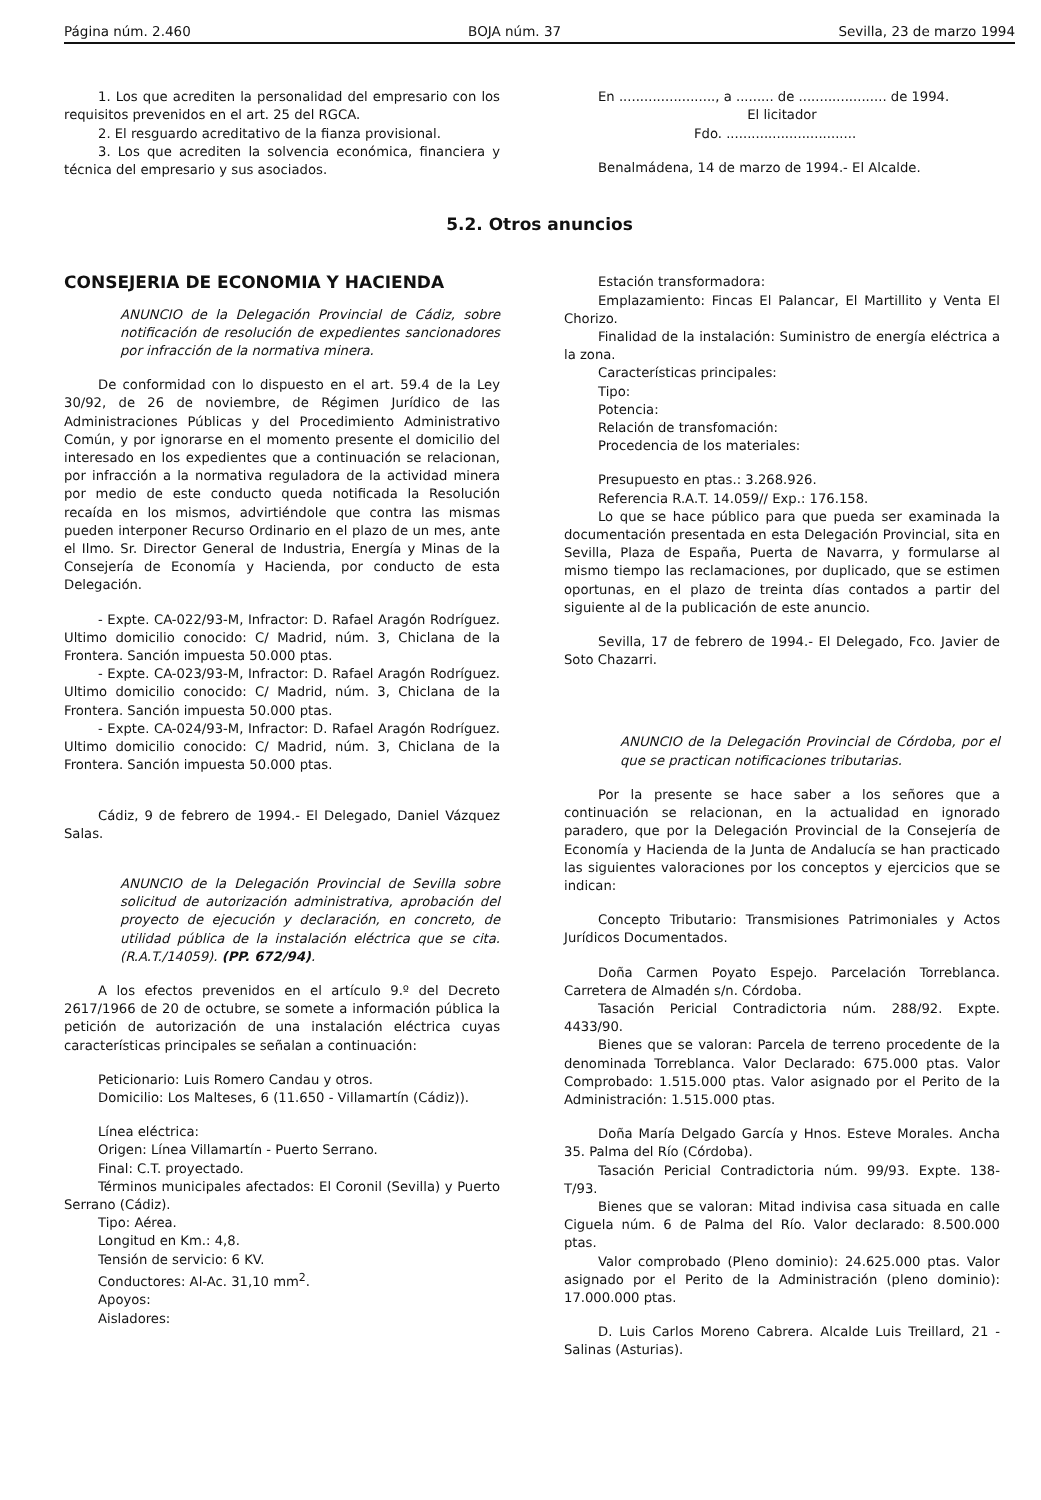Página núm. 2.460 BOJA núm. 37 Sevilla, 23 de marzo 1994
1. Los que acrediten la personalidad del empresario con los requisitos prevenidos en el art. 25 del RGCA.
2. El resguardo acreditativo de la fianza provisional.
3. Los que acrediten la solvencia económica, financiera y técnica del empresario y sus asociados.
En ......................., a ......... de ..................... de 1994.
El licitador
Fdo. ...............................
Benalmádena, 14 de marzo de 1994.- El Alcalde.
5.2. Otros anuncios
CONSEJERIA DE ECONOMIA Y HACIENDA
ANUNCIO de la Delegación Provincial de Cádiz, sobre notificación de resolución de expedientes sancionadores por infracción de la normativa minera.
De conformidad con lo dispuesto en el art. 59.4 de la Ley 30/92, de 26 de noviembre, de Régimen Jurídico de las Administraciones Públicas y del Procedimiento Administrativo Común, y por ignorarse en el momento presente el domicilio del interesado en los expedientes que a continuación se relacionan, por infracción a la normativa reguladora de la actividad minera por medio de este conducto queda notificada la Resolución recaída en los mismos, advirtiéndole que contra las mismas pueden interponer Recurso Ordinario en el plazo de un mes, ante el Ilmo. Sr. Director General de Industria, Energía y Minas de la Consejería de Economía y Hacienda, por conducto de esta Delegación.
- Expte. CA-022/93-M, Infractor: D. Rafael Aragón Rodríguez. Ultimo domicilio conocido: C/ Madrid, núm. 3, Chiclana de la Frontera. Sanción impuesta 50.000 ptas.
- Expte. CA-023/93-M, Infractor: D. Rafael Aragón Rodríguez. Ultimo domicilio conocido: C/ Madrid, núm. 3, Chiclana de la Frontera. Sanción impuesta 50.000 ptas.
- Expte. CA-024/93-M, Infractor: D. Rafael Aragón Rodríguez. Ultimo domicilio conocido: C/ Madrid, núm. 3, Chiclana de la Frontera. Sanción impuesta 50.000 ptas.
Cádiz, 9 de febrero de 1994.- El Delegado, Daniel Vázquez Salas.
ANUNCIO de la Delegación Provincial de Sevilla sobre solicitud de autorización administrativa, aprobación del proyecto de ejecución y declaración, en concreto, de utilidad pública de la instalación eléctrica que se cita. (R.A.T./14059). (PP. 672/94).
A los efectos prevenidos en el artículo 9.º del Decreto 2617/1966 de 20 de octubre, se somete a información pública la petición de autorización de una instalación eléctrica cuyas características principales se señalan a continuación:
Peticionario: Luis Romero Candau y otros.
Domicilio: Los Malteses, 6 (11.650 - Villamartín (Cádiz)).
Línea eléctrica:
Origen: Línea Villamartín - Puerto Serrano.
Final: C.T. proyectado.
Términos municipales afectados: El Coronil (Sevilla) y Puerto Serrano (Cádiz).
Tipo: Aérea.
Longitud en Km.: 4,8.
Tensión de servicio: 6 KV.
Conductores: Al-Ac. 31,10 mm<sup>2</sup>.
Apoyos:
Aisladores:
Estación transformadora:
Emplazamiento: Fincas El Palancar, El Martillito y Venta El Chorizo.
Finalidad de la instalación: Suministro de energía eléctrica a la zona.
Características principales:
Tipo:
Potencia:
Relación de transfomación:
Procedencia de los materiales:
Presupuesto en ptas.: 3.268.926.
Referencia R.A.T. 14.059// Exp.: 176.158.
Lo que se hace público para que pueda ser examinada la documentación presentada en esta Delegación Provincial, sita en Sevilla, Plaza de España, Puerta de Navarra, y formularse al mismo tiempo las reclamaciones, por duplicado, que se estimen oportunas, en el plazo de treinta días contados a partir del siguiente al de la publicación de este anuncio.
Sevilla, 17 de febrero de 1994.- El Delegado, Fco. Javier de Soto Chazarri.
ANUNCIO de la Delegación Provincial de Córdoba, por el que se practican notificaciones tributarias.
Por la presente se hace saber a los señores que a continuación se relacionan, en la actualidad en ignorado paradero, que por la Delegación Provincial de la Consejería de Economía y Hacienda de la Junta de Andalucía se han practicado las siguientes valoraciones por los conceptos y ejercicios que se indican:
Concepto Tributario: Transmisiones Patrimoniales y Actos Jurídicos Documentados.
Doña Carmen Poyato Espejo. Parcelación Torreblanca. Carretera de Almadén s/n. Córdoba.
Tasación Pericial Contradictoria núm. 288/92. Expte. 4433/90.
Bienes que se valoran: Parcela de terreno procedente de la denominada Torreblanca. Valor Declarado: 675.000 ptas. Valor Comprobado: 1.515.000 ptas. Valor asignado por el Perito de la Administración: 1.515.000 ptas.
Doña María Delgado García y Hnos. Esteve Morales. Ancha 35. Palma del Río (Córdoba).
Tasación Pericial Contradictoria núm. 99/93. Expte. 138-T/93.
Bienes que se valoran: Mitad indivisa casa situada en calle Ciguela núm. 6 de Palma del Río. Valor declarado: 8.500.000 ptas.
Valor comprobado (Pleno dominio): 24.625.000 ptas. Valor asignado por el Perito de la Administración (pleno dominio): 17.000.000 ptas.
D. Luis Carlos Moreno Cabrera. Alcalde Luis Treillard, 21 - Salinas (Asturias).